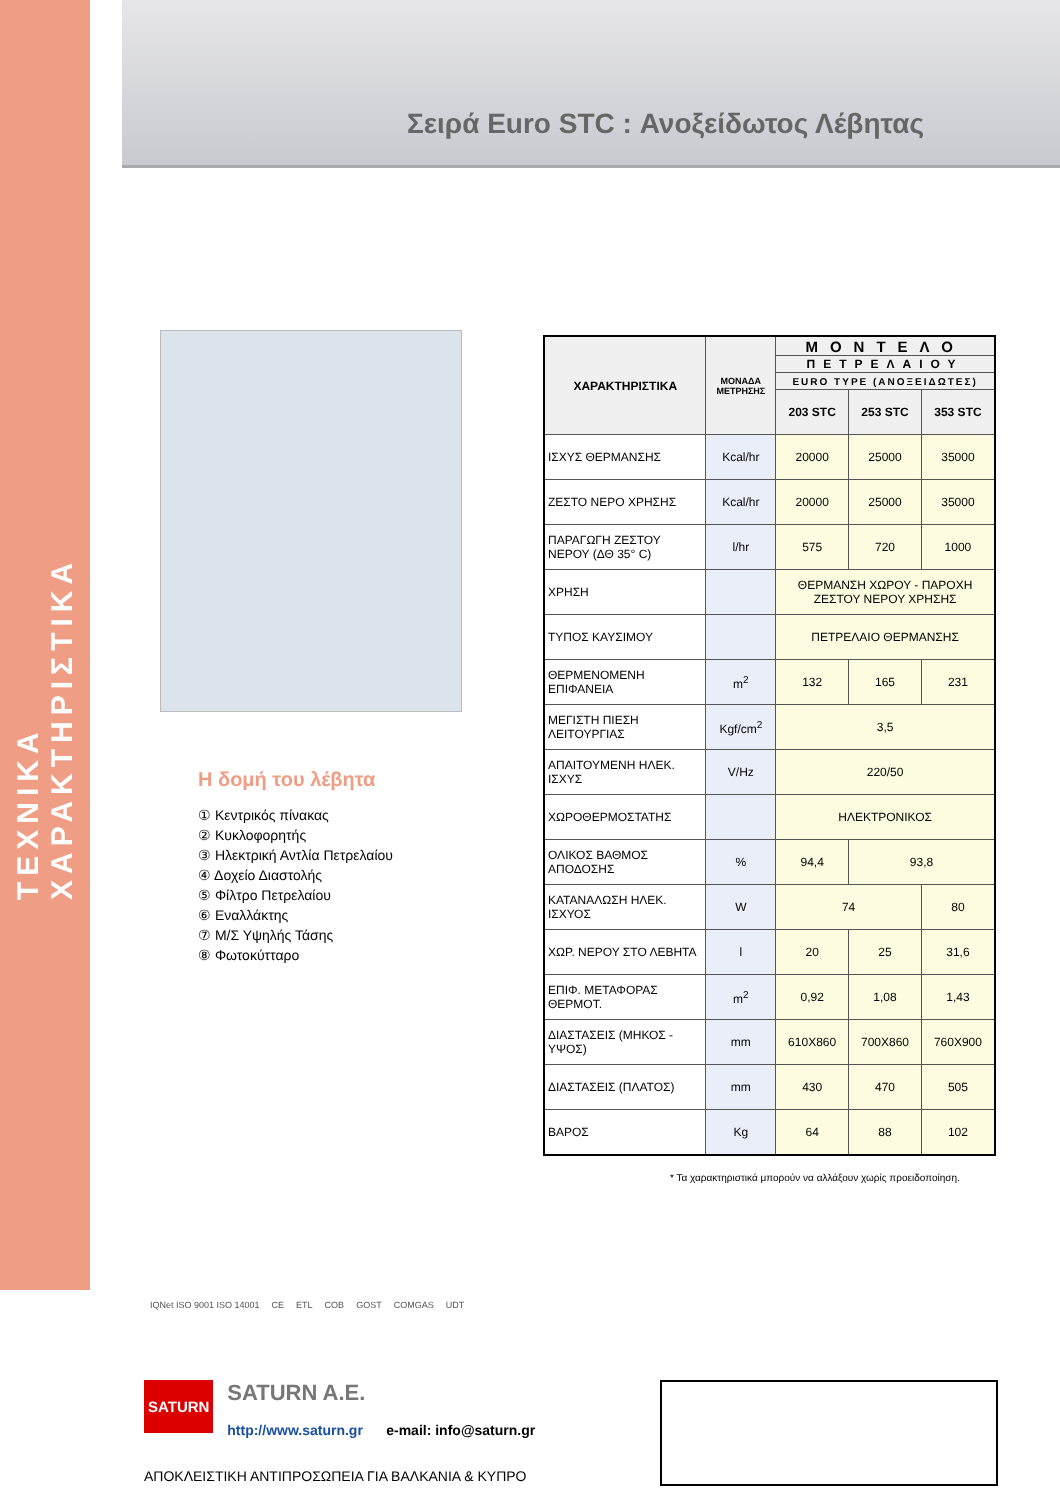ΤΕΧΝΙΚΑ ΧΑΡΑΚΤΗΡΙΣΤΙΚΑ
Σειρά Euro STC : Ανοξείδωτος Λέβητας
Η δομή του λέβητα
① Κεντρικός πίνακας
② Κυκλοφορητής
③ Ηλεκτρική Αντλία Πετρελαίου
④ Δοχείο Διαστολής
⑤ Φίλτρο Πετρελαίου
⑥ Εναλλάκτης
⑦ Μ/Σ Υψηλής Τάσης
⑧ Φωτοκύτταρο
| ΧΑΡΑΚΤΗΡΙΣΤΙΚΑ | ΜΟΝΑΔΑ ΜΕΤΡΗΣΗΣ | ΜΟΝΤΕΛΟ | | |
| --- | --- | --- | --- | --- |
| | | ΠΕΤΡΕΛΑΙΟΥ | | |
| | | EURO TYPE (ΑΝΟΞΕΙΔΩΤΕΣ) | | |
| | | 203 STC | 253 STC | 353 STC |
| ΙΣΧΥΣ ΘΕΡΜΑΝΣΗΣ | Kcal/hr | 20000 | 25000 | 35000 |
| ΖΕΣΤΟ ΝΕΡΟ ΧΡΗΣΗΣ | Kcal/hr | 20000 | 25000 | 35000 |
| ΠΑΡΑΓΩΓΗ ΖΕΣΤΟΥ ΝΕΡΟΥ (ΔΘ 35° C) | l/hr | 575 | 720 | 1000 |
| ΧΡΗΣΗ | | ΘΕΡΜΑΝΣΗ ΧΩΡΟΥ - ΠΑΡΟΧΗ ΖΕΣΤΟΥ ΝΕΡΟΥ ΧΡΗΣΗΣ | | |
| ΤΥΠΟΣ ΚΑΥΣΙΜΟΥ | | ΠΕΤΡΕΛΑΙΟ ΘΕΡΜΑΝΣΗΣ | | |
| ΘΕΡΜΕΝΟΜΕΝΗ ΕΠΙΦΑΝΕΙΑ | m<sup>2</sup> | 132 | 165 | 231 |
| ΜΕΓΙΣΤΗ ΠΙΕΣΗ ΛΕΙΤΟΥΡΓΙΑΣ | Kgf/cm<sup>2</sup> | 3,5 | | |
| ΑΠΑΙΤΟΥΜΕΝΗ ΗΛΕΚ. ΙΣΧΥΣ | V/Hz | 220/50 | | |
| ΧΩΡΟΘΕΡΜΟΣΤΑΤΗΣ | | ΗΛΕΚΤΡΟΝΙΚΟΣ | | |
| ΟΛΙΚΟΣ ΒΑΘΜΟΣ ΑΠΟΔΟΣΗΣ | % | 94,4 | 93,8 | |
| ΚΑΤΑΝΑΛΩΣΗ ΗΛΕΚ. ΙΣΧΥΟΣ | W | 74 | | 80 |
| ΧΩΡ. ΝΕΡΟΥ ΣΤΟ ΛΕΒΗΤΑ | l | 20 | 25 | 31,6 |
| ΕΠΙΦ. ΜΕΤΑΦΟΡΑΣ ΘΕΡΜΟΤ. | m<sup>2</sup> | 0,92 | 1,08 | 1,43 |
| ΔΙΑΣΤΑΣΕΙΣ (ΜΗΚΟΣ - ΥΨΟΣ) | mm | 610X860 | 700X860 | 760X900 |
| ΔΙΑΣΤΑΣΕΙΣ (ΠΛΑΤΟΣ) | mm | 430 | 470 | 505 |
| ΒΑΡΟΣ | Kg | 64 | 88 | 102 |
* Τα χαρακτηριστικά μπορούν να αλλάξουν χωρίς προειδοποίηση.
IQNet ISO 9001 ISO 14001 CE ETL COB GOST COMGAS UDT
SATURN SATURN A.E.
http://www.saturn.gr e-mail: info@saturn.gr
ΑΠΟΚΛΕΙΣΤΙΚΗ ΑΝΤΙΠΡΟΣΩΠΕΙΑ ΓΙΑ ΒΑΛΚΑΝΙΑ & ΚΥΠΡΟ